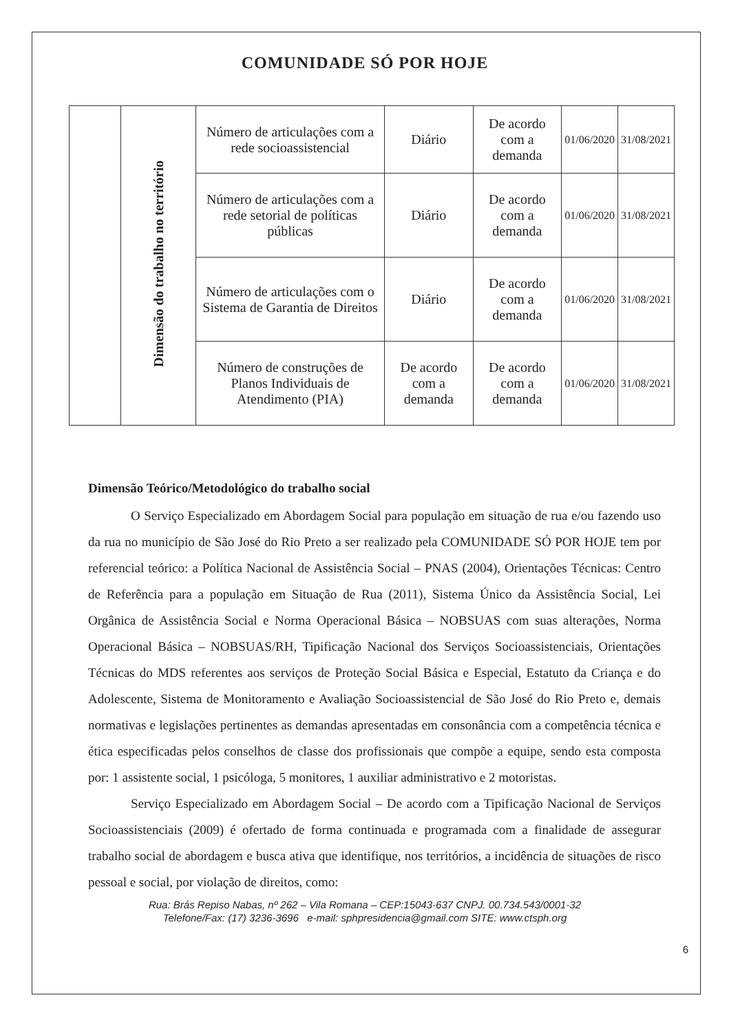COMUNIDADE SÓ POR HOJE
| | Dimensão do trabalho no território | Número de articulações com a rede socioassistencial | Diário | De acordo com a demanda | 01/06/2020 | 31/08/2021 |
| | | Número de articulações com a rede setorial de políticas públicas | Diário | De acordo com a demanda | 01/06/2020 | 31/08/2021 |
| | | Número de articulações com o Sistema de Garantia de Direitos | Diário | De acordo com a demanda | 01/06/2020 | 31/08/2021 |
| | | Número de construções de Planos Individuais de Atendimento (PIA) | De acordo com a demanda | De acordo com a demanda | 01/06/2020 | 31/08/2021 |
Dimensão Teórico/Metodológico do trabalho social
O Serviço Especializado em Abordagem Social para população em situação de rua e/ou fazendo uso da rua no município de São José do Rio Preto a ser realizado pela COMUNIDADE SÓ POR HOJE tem por referencial teórico: a Política Nacional de Assistência Social – PNAS (2004), Orientações Técnicas: Centro de Referência para a população em Situação de Rua (2011), Sistema Único da Assistência Social, Lei Orgânica de Assistência Social e Norma Operacional Básica – NOBSUAS com suas alterações, Norma Operacional Básica – NOBSUAS/RH, Tipificação Nacional dos Serviços Socioassistenciais, Orientações Técnicas do MDS referentes aos serviços de Proteção Social Básica e Especial, Estatuto da Criança e do Adolescente, Sistema de Monitoramento e Avaliação Socioassistencial de São José do Rio Preto e, demais normativas e legislações pertinentes as demandas apresentadas em consonância com a competência técnica e ética especificadas pelos conselhos de classe dos profissionais que compõe a equipe, sendo esta composta por: 1 assistente social, 1 psicóloga, 5 monitores, 1 auxiliar administrativo e 2 motoristas.
Serviço Especializado em Abordagem Social – De acordo com a Tipificação Nacional de Serviços Socioassistenciais (2009) é ofertado de forma continuada e programada com a finalidade de assegurar trabalho social de abordagem e busca ativa que identifique, nos territórios, a incidência de situações de risco pessoal e social, por violação de direitos, como:
Rua: Brás Repiso Nabas, nº 262 – Vila Romana – CEP:15043-637 CNPJ. 00.734.543/0001-32
Telefone/Fax: (17) 3236-3696 e-mail: sphpresidencia@gmail.com SITE: www.ctsph.org
6